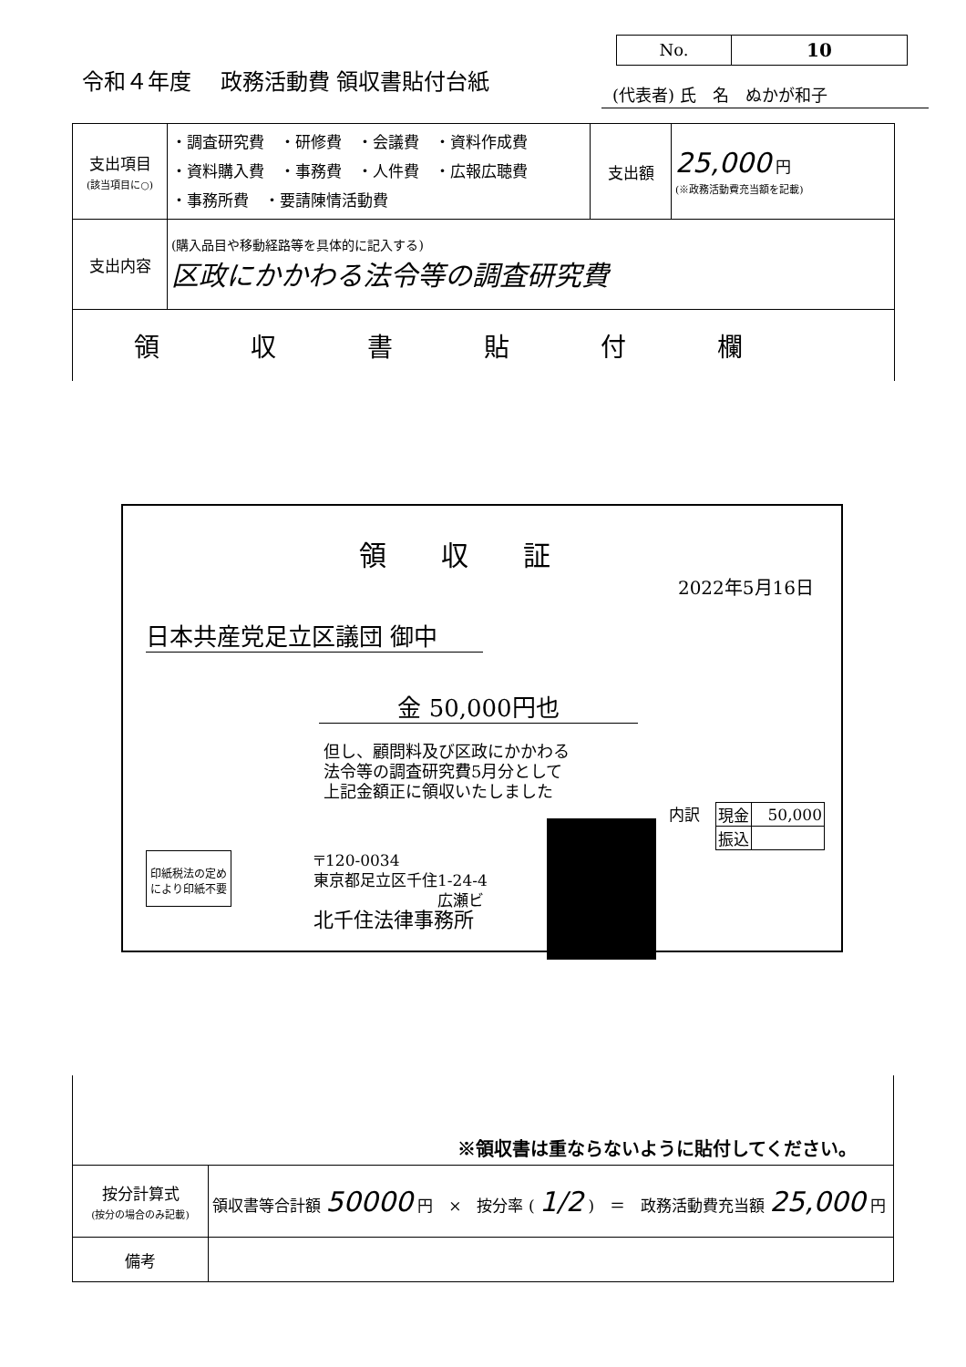No. 10
令和４年度　 政務活動費 領収書貼付台紙
(代表者) 氏　名　ぬかが和子
| 支出項目 (該当項目に○) | ・調査研究費 ・研修費 ・会議費 ・資料作成費 ・資料購入費 ・事務費 ・人件費 ・広報広聴費 ・事務所費 ・要請陳情活動費 | 支出額 | 25,000 円 (※政務活動費充当額を記載) |
| 支出内容 | (購入品目や移動経路等を具体的に記入する) 区政にかかわる法令等の調査研究費 | | |
| 領収書貼付欄 | | | |
領収証
2022年5月16日
日本共産党足立区議団 御中
金 50,000円也
但し、顧問料及び区政にかかわる
法令等の調査研究費5月分として
上記金額正に領収いたしました
内訳　
| 現金 | 50,000 |
| 振込 | |
印紙税法の定め
により印紙不要
〒120-0034
東京都足立区千住1-24-4
　　　　　　　　広瀬ビ
北千住法律事務所
※領収書は重ならないように貼付してください。
| 按分計算式 (按分の場合のみ記載) | 領収書等合計額 50000 円 × 按分率 ( 1/2 ) ＝ 政務活動費充当額 25,000 円 |
| 備考 | |